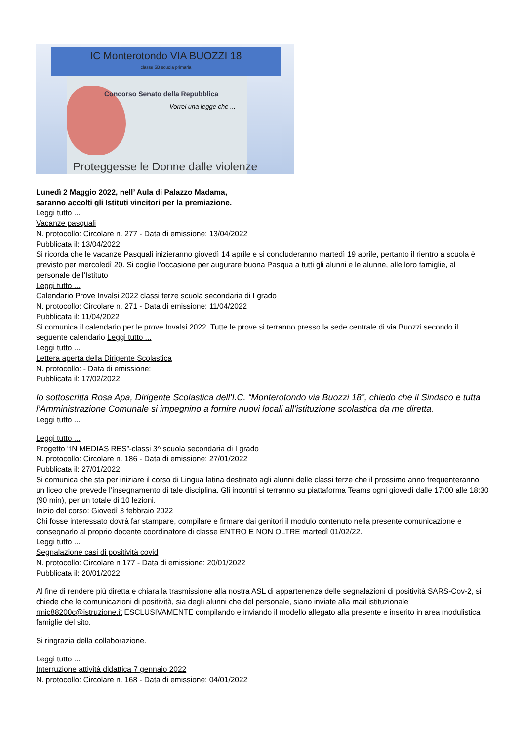IC Monterotondo VIA BUOZZI 18
classe 5B scuola primaria
Concorso Senato della Repubblica
Vorrei una legge che ...
Proteggesse le Donne dalle violenze
Lunedì 2 Maggio 2022, nell’ Aula di Palazzo Madama,
saranno accolti gli Istituti vincitori per la premiazione.
Leggi tutto ...
Vacanze pasquali
N. protocollo: Circolare n. 277 - Data di emissione: 13/04/2022
Pubblicata il: 13/04/2022
Si ricorda che le vacanze Pasquali inizieranno giovedì 14 aprile e si concluderanno martedì 19 aprile, pertanto il rientro a scuola è previsto per mercoledì 20. Si coglie l’occasione per augurare buona Pasqua a tutti gli alunni e le alunne, alle loro famiglie, al personale dell’Istituto
Leggi tutto ...
Calendario Prove Invalsi 2022 classi terze scuola secondaria di I grado
N. protocollo: Circolare n. 271 - Data di emissione: 11/04/2022
Pubblicata il: 11/04/2022
Si comunica il calendario per le prove Invalsi 2022. Tutte le prove si terranno presso la sede centrale di via Buozzi secondo il seguente calendario Leggi tutto ...
Leggi tutto ...
Lettera aperta della Dirigente Scolastica
N. protocollo: - Data di emissione:
Pubblicata il: 17/02/2022
Io sottoscritta Rosa Apa, Dirigente Scolastica dell’I.C. “Monterotondo via Buozzi 18”, chiedo che il Sindaco e tutta l’Amministrazione Comunale si impegnino a fornire nuovi locali all’istituzione scolastica da me diretta.
Leggi tutto ...
Leggi tutto ...
Progetto “IN MEDIAS RES”-classi 3^ scuola secondaria di I grado
N. protocollo: Circolare n. 186 - Data di emissione: 27/01/2022
Pubblicata il: 27/01/2022
Si comunica che sta per iniziare il corso di Lingua latina destinato agli alunni delle classi terze che il prossimo anno frequenteranno un liceo che prevede l’insegnamento di tale disciplina. Gli incontri si terranno su piattaforma Teams ogni giovedì dalle 17:00 alle 18:30 (90 min), per un totale di 10 lezioni.
Inizio del corso: Giovedì 3 febbraio 2022
Chi fosse interessato dovrà far stampare, compilare e firmare dai genitori il modulo contenuto nella presente comunicazione e consegnarlo al proprio docente coordinatore di classe ENTRO E NON OLTRE martedì 01/02/22.
Leggi tutto ...
Segnalazione casi di positività covid
N. protocollo: Circolare n 177 - Data di emissione: 20/01/2022
Pubblicata il: 20/01/2022
Al fine di rendere più diretta e chiara la trasmissione alla nostra ASL di appartenenza delle segnalazioni di positività SARS-Cov-2, si chiede che le comunicazioni di positività, sia degli alunni che del personale, siano inviate alla mail istituzionale rmic88200c@istruzione.it ESCLUSIVAMENTE compilando e inviando il modello allegato alla presente e inserito in area modulistica famiglie del sito.
Si ringrazia della collaborazione.
Leggi tutto ...
Interruzione attività didattica 7 gennaio 2022
N. protocollo: Circolare n. 168 - Data di emissione: 04/01/2022